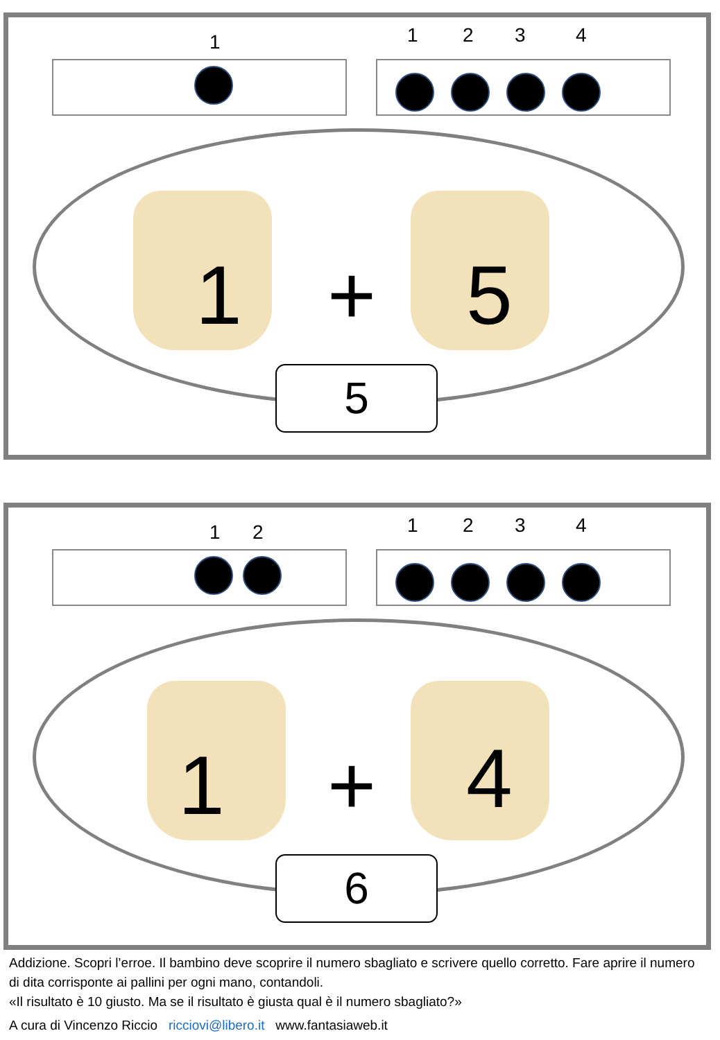1 1 2 3 4
1 + 5
5
1 2 1 2 3 4
1 + 4
6
Addizione. Scopri l’erroe. Il bambino deve scoprire il numero sbagliato e scrivere quello corretto. Fare aprire il numero di dita corrisponte ai pallini per ogni mano, contandoli.
«Il risultato è 10 giusto. Ma se il risultato è giusta qual è il numero sbagliato?»
A cura di Vincenzo Riccio ricciovi@libero.it www.fantasiaweb.it